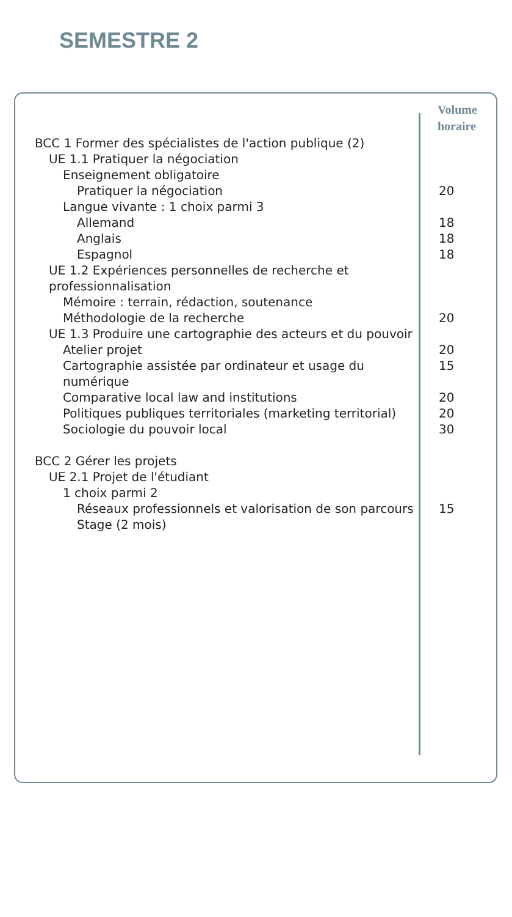SEMESTRE 2
| | Volume horaire |
| --- | --- |
| BCC 1 Former des spécialistes de l'action publique (2) | |
| UE 1.1 Pratiquer la négociation | |
| Enseignement obligatoire | |
| Pratiquer la négociation | 20 |
| Langue vivante : 1 choix parmi 3 | |
| Allemand | 18 |
| Anglais | 18 |
| Espagnol | 18 |
| UE 1.2 Expériences personnelles de recherche et professionnalisation | |
| Mémoire : terrain, rédaction, soutenance | |
| Méthodologie de la recherche | 20 |
| UE 1.3 Produire une cartographie des acteurs et du pouvoir | |
| Atelier projet | 20 |
| Cartographie assistée par ordinateur et usage du numérique | 15 |
| Comparative local law and institutions | 20 |
| Politiques publiques territoriales (marketing territorial) | 20 |
| Sociologie du pouvoir local | 30 |
| BCC 2 Gérer les projets | |
| UE 2.1 Projet de l'étudiant | |
| 1 choix parmi 2 | |
| Réseaux professionnels et valorisation de son parcours | 15 |
| Stage (2 mois) | |